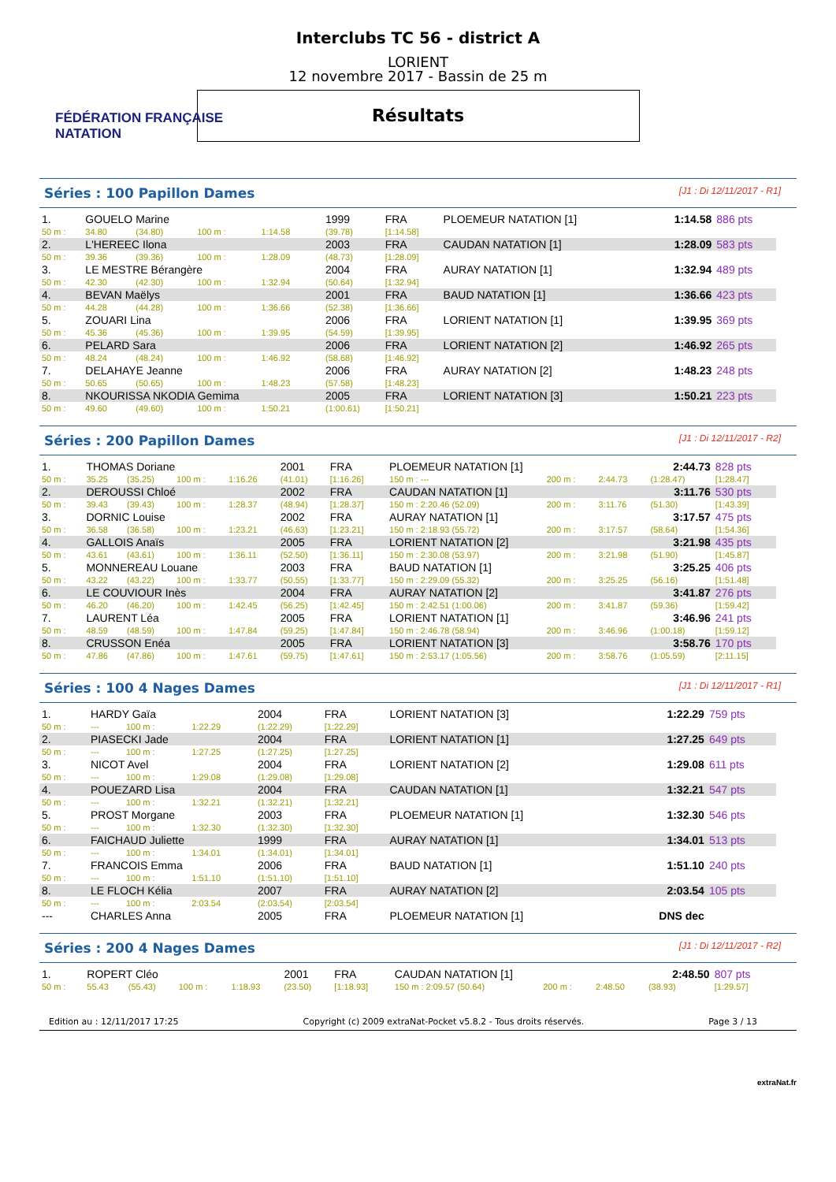FÉDÉRATION FRANÇAISE
NATATION
Interclubs TC 56 - district A
LORIENT
12 novembre 2017 - Bassin de 25 m
Résultats
Séries : 100 Papillon Dames [J1 : Di 12/11/2017 - R1]
| 1. | GOUELO Marine | | | | 1999 | FRA | PLOEMEUR NATATION [1] | 1:14.58 | 886 pts |
| 50 m : | 34.80 | (34.80) | 100 m : | 1:14.58 | (39.78) | [1:14.58] | | | |
| 2. | L'HEREEC Ilona | | | | 2003 | FRA | CAUDAN NATATION [1] | 1:28.09 | 583 pts |
| 50 m : | 39.36 | (39.36) | 100 m : | 1:28.09 | (48.73) | [1:28.09] | | | |
| 3. | LE MESTRE Bérangère | | | | 2004 | FRA | AURAY NATATION [1] | 1:32.94 | 489 pts |
| 50 m : | 42.30 | (42.30) | 100 m : | 1:32.94 | (50.64) | [1:32.94] | | | |
| 4. | BEVAN Maëlys | | | | 2001 | FRA | BAUD NATATION [1] | 1:36.66 | 423 pts |
| 50 m : | 44.28 | (44.28) | 100 m : | 1:36.66 | (52.38) | [1:36.66] | | | |
| 5. | ZOUARI Lina | | | | 2006 | FRA | LORIENT NATATION [1] | 1:39.95 | 369 pts |
| 50 m : | 45.36 | (45.36) | 100 m : | 1:39.95 | (54.59) | [1:39.95] | | | |
| 6. | PELARD Sara | | | | 2006 | FRA | LORIENT NATATION [2] | 1:46.92 | 265 pts |
| 50 m : | 48.24 | (48.24) | 100 m : | 1:46.92 | (58.68) | [1:46.92] | | | |
| 7. | DELAHAYE Jeanne | | | | 2006 | FRA | AURAY NATATION [2] | 1:48.23 | 248 pts |
| 50 m : | 50.65 | (50.65) | 100 m : | 1:48.23 | (57.58) | [1:48.23] | | | |
| 8. | NKOURISSA NKODIA Gemima | | | | 2005 | FRA | LORIENT NATATION [3] | 1:50.21 | 223 pts |
| 50 m : | 49.60 | (49.60) | 100 m : | 1:50.21 | (1:00.61) | [1:50.21] | | | |
Séries : 200 Papillon Dames [J1 : Di 12/11/2017 - R2]
| 1. | THOMAS Doriane | | | | 2001 | FRA | PLOEMEUR NATATION [1] | | | 2:44.73 | 828 pts |
| 50 m : | 35.25 | (35.25) | 100 m : | 1:16.26 | (41.01) | [1:16.26] | 150 m : --- | 200 m : | 2:44.73 | (1:28.47) | [1:28.47] |
| 2. | DEROUSSI Chloé | | | | 2002 | FRA | CAUDAN NATATION [1] | | | 3:11.76 | 530 pts |
| 50 m : | 39.43 | (39.43) | 100 m : | 1:28.37 | (48.94) | [1:28.37] | 150 m : 2:20.46 (52.09) | 200 m : | 3:11.76 | (51.30) | [1:43.39] |
| 3. | DORNIC Louise | | | | 2002 | FRA | AURAY NATATION [1] | | | 3:17.57 | 475 pts |
| 50 m : | 36.58 | (36.58) | 100 m : | 1:23.21 | (46.63) | [1:23.21] | 150 m : 2:18.93 (55.72) | 200 m : | 3:17.57 | (58.64) | [1:54.36] |
| 4. | GALLOIS Anaïs | | | | 2005 | FRA | LORIENT NATATION [2] | | | 3:21.98 | 435 pts |
| 50 m : | 43.61 | (43.61) | 100 m : | 1:36.11 | (52.50) | [1:36.11] | 150 m : 2:30.08 (53.97) | 200 m : | 3:21.98 | (51.90) | [1:45.87] |
| 5. | MONNEREAU Louane | | | | 2003 | FRA | BAUD NATATION [1] | | | 3:25.25 | 406 pts |
| 50 m : | 43.22 | (43.22) | 100 m : | 1:33.77 | (50.55) | [1:33.77] | 150 m : 2:29.09 (55.32) | 200 m : | 3:25.25 | (56.16) | [1:51.48] |
| 6. | LE COUVIOUR Inès | | | | 2004 | FRA | AURAY NATATION [2] | | | 3:41.87 | 276 pts |
| 50 m : | 46.20 | (46.20) | 100 m : | 1:42.45 | (56.25) | [1:42.45] | 150 m : 2:42.51 (1:00.06) | 200 m : | 3:41.87 | (59.36) | [1:59.42] |
| 7. | LAURENT Léa | | | | 2005 | FRA | LORIENT NATATION [1] | | | 3:46.96 | 241 pts |
| 50 m : | 48.59 | (48.59) | 100 m : | 1:47.84 | (59.25) | [1:47.84] | 150 m : 2:46.78 (58.94) | 200 m : | 3:46.96 | (1:00.18) | [1:59.12] |
| 8. | CRUSSON Enéa | | | | 2005 | FRA | LORIENT NATATION [3] | | | 3:58.76 | 170 pts |
| 50 m : | 47.86 | (47.86) | 100 m : | 1:47.61 | (59.75) | [1:47.61] | 150 m : 2:53.17 (1:05.56) | 200 m : | 3:58.76 | (1:05.59) | [2:11.15] |
Séries : 100 4 Nages Dames [J1 : Di 12/11/2017 - R1]
| 1. | HARDY Gaïa | | | | 2004 | FRA | LORIENT NATATION [3] | 1:22.29 | 759 pts |
| 50 m : | --- | | 100 m : | 1:22.29 | (1:22.29) | [1:22.29] | | | |
| 2. | PIASECKI Jade | | | | 2004 | FRA | LORIENT NATATION [1] | 1:27.25 | 649 pts |
| 50 m : | --- | | 100 m : | 1:27.25 | (1:27.25) | [1:27.25] | | | |
| 3. | NICOT Avel | | | | 2004 | FRA | LORIENT NATATION [2] | 1:29.08 | 611 pts |
| 50 m : | --- | | 100 m : | 1:29.08 | (1:29.08) | [1:29.08] | | | |
| 4. | POUEZARD Lisa | | | | 2004 | FRA | CAUDAN NATATION [1] | 1:32.21 | 547 pts |
| 50 m : | --- | | 100 m : | 1:32.21 | (1:32.21) | [1:32.21] | | | |
| 5. | PROST Morgane | | | | 2003 | FRA | PLOEMEUR NATATION [1] | 1:32.30 | 546 pts |
| 50 m : | --- | | 100 m : | 1:32.30 | (1:32.30) | [1:32.30] | | | |
| 6. | FAICHAUD Juliette | | | | 1999 | FRA | AURAY NATATION [1] | 1:34.01 | 513 pts |
| 50 m : | --- | | 100 m : | 1:34.01 | (1:34.01) | [1:34.01] | | | |
| 7. | FRANCOIS Emma | | | | 2006 | FRA | BAUD NATATION [1] | 1:51.10 | 240 pts |
| 50 m : | --- | | 100 m : | 1:51.10 | (1:51.10) | [1:51.10] | | | |
| 8. | LE FLOCH Kélia | | | | 2007 | FRA | AURAY NATATION [2] | 2:03.54 | 105 pts |
| 50 m : | --- | | 100 m : | 2:03.54 | (2:03.54) | [2:03.54] | | | |
| --- | CHARLES Anna | | | | 2005 | FRA | PLOEMEUR NATATION [1] | DNS dec | |
Séries : 200 4 Nages Dames [J1 : Di 12/11/2017 - R2]
| 1. | ROPERT Cléo | | | | 2001 | FRA | CAUDAN NATATION [1] | | | 2:48.50 | 807 pts |
| 50 m : | 55.43 | (55.43) | 100 m : | 1:18.93 | (23.50) | [1:18.93] | 150 m : 2:09.57 (50.64) | 200 m : | 2:48.50 | (38.93) | [1:29.57] |
Edition au : 12/11/2017 17:25 Copyright (c) 2009 extraNat-Pocket v5.8.2 - Tous droits réservés. Page 3 / 13
extraNat.fr